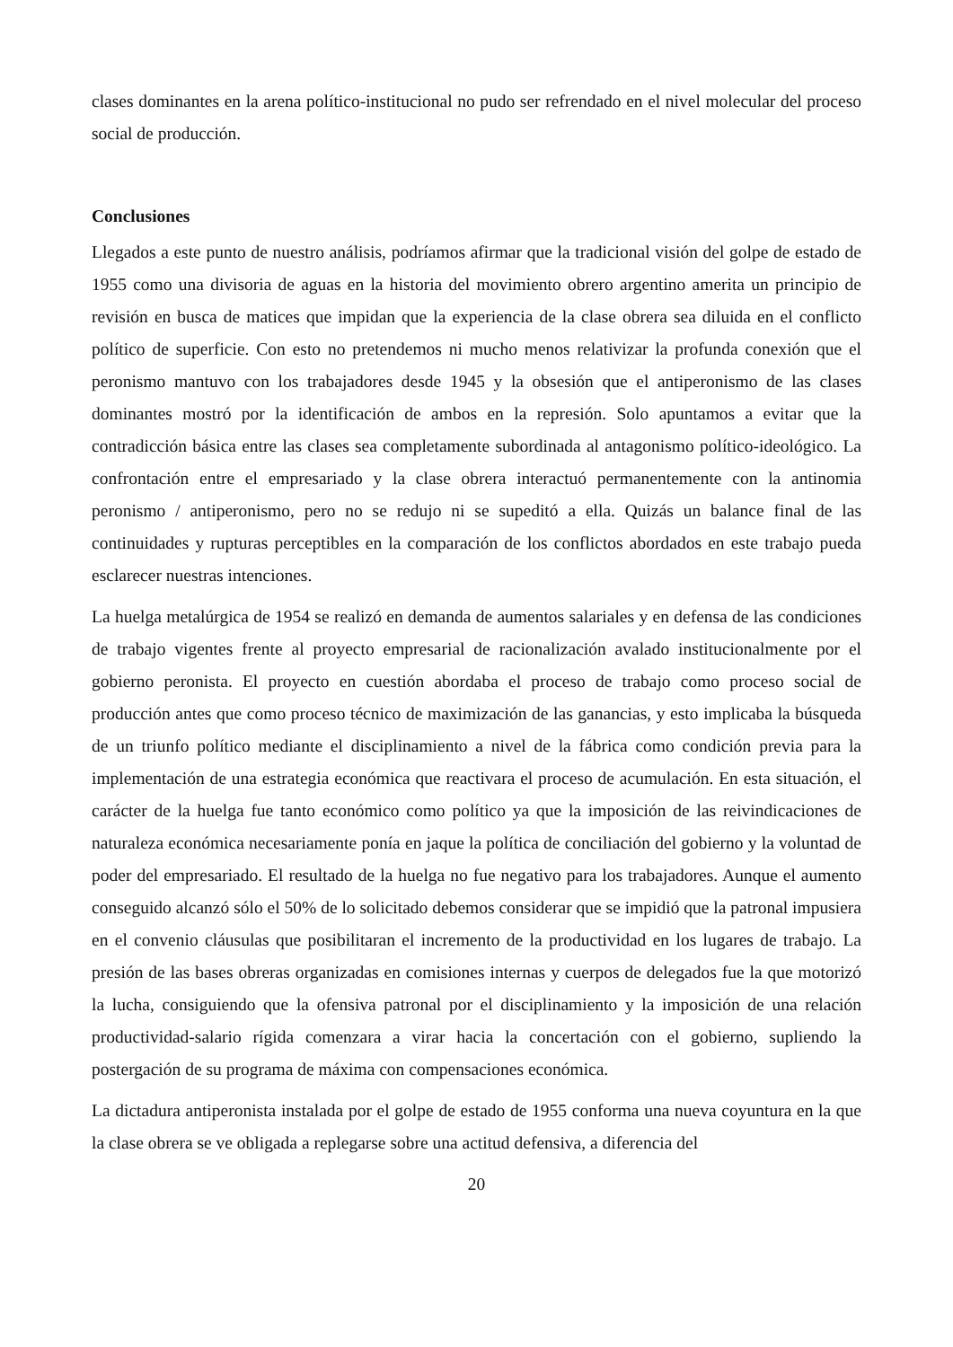clases dominantes en la arena político-institucional no pudo ser refrendado en el nivel molecular del proceso social de producción.
Conclusiones
Llegados a este punto de nuestro análisis, podríamos afirmar que la tradicional visión del golpe de estado de 1955 como una divisoria de aguas en la historia del movimiento obrero argentino amerita un principio de revisión en busca de matices que impidan que la experiencia de la clase obrera sea diluida en el conflicto político de superficie. Con esto no pretendemos ni mucho menos relativizar la profunda conexión que el peronismo mantuvo con los trabajadores desde 1945 y la obsesión que el antiperonismo de las clases dominantes mostró por la identificación de ambos en la represión. Solo apuntamos a evitar que la contradicción básica entre las clases sea completamente subordinada al antagonismo político-ideológico. La confrontación entre el empresariado y la clase obrera interactuó permanentemente con la antinomia peronismo / antiperonismo, pero no se redujo ni se supeditó a ella. Quizás un balance final de las continuidades y rupturas perceptibles en la comparación de los conflictos abordados en este trabajo pueda esclarecer nuestras intenciones.
La huelga metalúrgica de 1954 se realizó en demanda de aumentos salariales y en defensa de las condiciones de trabajo vigentes frente al proyecto empresarial de racionalización avalado institucionalmente por el gobierno peronista. El proyecto en cuestión abordaba el proceso de trabajo como proceso social de producción antes que como proceso técnico de maximización de las ganancias, y esto implicaba la búsqueda de un triunfo político mediante el disciplinamiento a nivel de la fábrica como condición previa para la implementación de una estrategia económica que reactivara el proceso de acumulación. En esta situación, el carácter de la huelga fue tanto económico como político ya que la imposición de las reivindicaciones de naturaleza económica necesariamente ponía en jaque la política de conciliación del gobierno y la voluntad de poder del empresariado. El resultado de la huelga no fue negativo para los trabajadores. Aunque el aumento conseguido alcanzó sólo el 50% de lo solicitado debemos considerar que se impidió que la patronal impusiera en el convenio cláusulas que posibilitaran el incremento de la productividad en los lugares de trabajo. La presión de las bases obreras organizadas en comisiones internas y cuerpos de delegados fue la que motorizó la lucha, consiguiendo que la ofensiva patronal por el disciplinamiento y la imposición de una relación productividad-salario rígida comenzara a virar hacia la concertación con el gobierno, supliendo la postergación de su programa de máxima con compensaciones económica.
La dictadura antiperonista instalada por el golpe de estado de 1955 conforma una nueva coyuntura en la que la clase obrera se ve obligada a replegarse sobre una actitud defensiva, a diferencia del
20